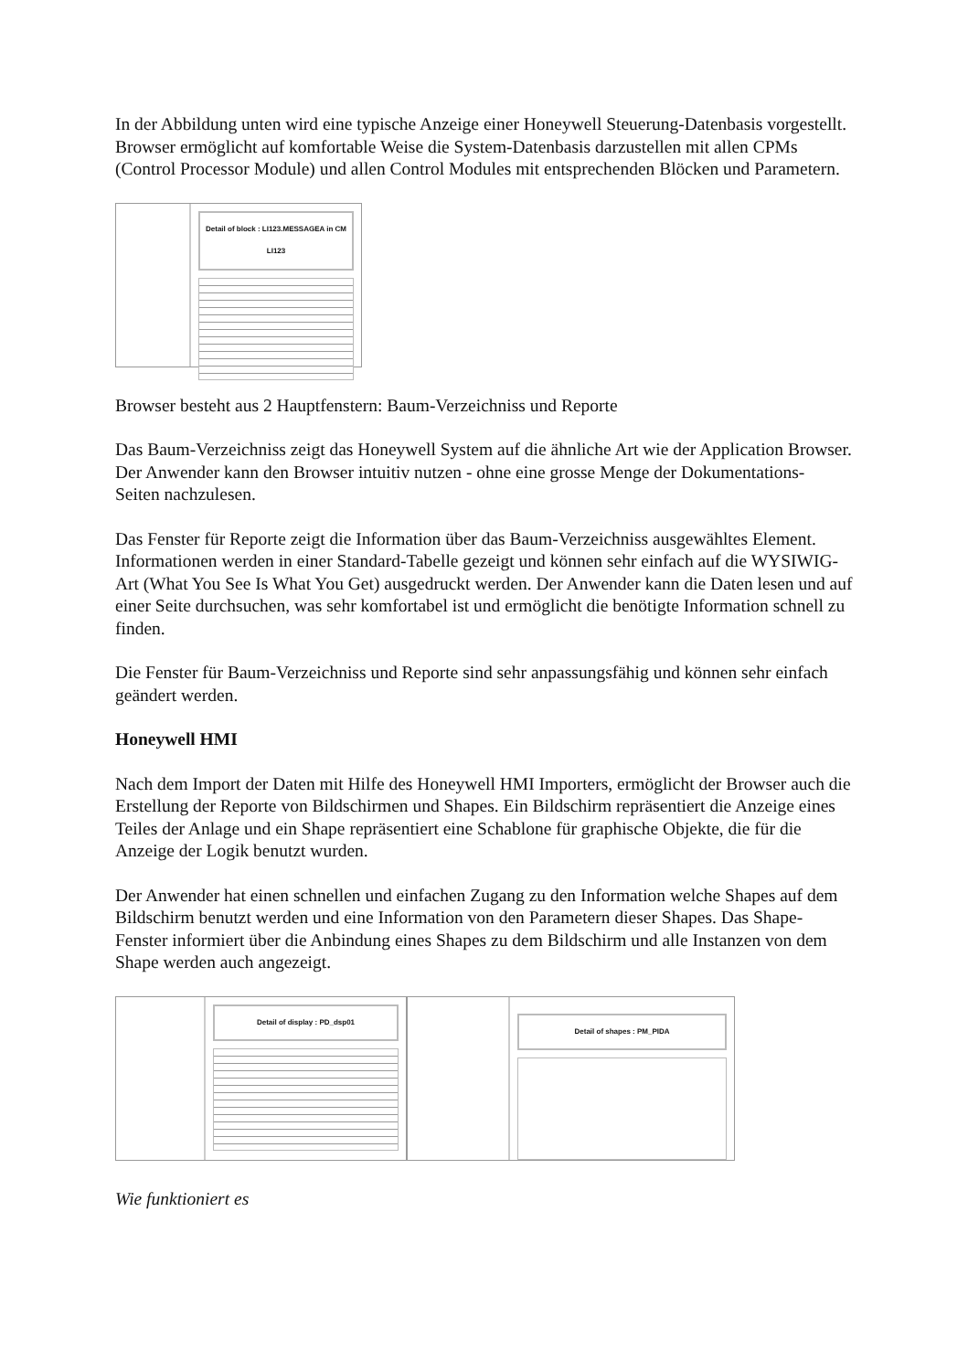In der Abbildung unten wird eine typische Anzeige einer Honeywell Steuerung-Datenbasis vorgestellt. Browser ermöglicht auf komfortable Weise die System-Datenbasis darzustellen mit allen CPMs (Control Processor Module) und allen Control Modules mit entsprechenden Blöcken und Parametern.
Detail of block : LI123.MESSAGEA in CM LI123
Browser besteht aus 2 Hauptfenstern: Baum-Verzeichniss und Reporte
Das Baum-Verzeichniss zeigt das Honeywell System auf die ähnliche Art wie der Application Browser. Der Anwender kann den Browser intuitiv nutzen - ohne eine grosse Menge der Dokumentations- Seiten nachzulesen.
Das Fenster für Reporte zeigt die Information über das Baum-Verzeichniss ausgewähltes Element. Informationen werden in einer Standard-Tabelle gezeigt und können sehr einfach auf die WYSIWIG-Art (What You See Is What You Get) ausgedruckt werden. Der Anwender kann die Daten lesen und auf einer Seite durchsuchen, was sehr komfortabel ist und ermöglicht die benötigte Information schnell zu finden.
Die Fenster für Baum-Verzeichniss und Reporte sind sehr anpassungsfähig und können sehr einfach geändert werden.
Honeywell HMI
Nach dem Import der Daten mit Hilfe des Honeywell HMI Importers, ermöglicht der Browser auch die Erstellung der Reporte von Bildschirmen und Shapes. Ein Bildschirm repräsentiert die Anzeige eines Teiles der Anlage und ein Shape repräsentiert eine Schablone für graphische Objekte, die für die Anzeige der Logik benutzt wurden.
Der Anwender hat einen schnellen und einfachen Zugang zu den Information welche Shapes auf dem Bildschirm benutzt werden und eine Information von den Parametern dieser Shapes. Das Shape-Fenster informiert über die Anbindung eines Shapes zu dem Bildschirm und alle Instanzen von dem Shape werden auch angezeigt.
Detail of display : PD_dsp01
Detail of shapes : PM_PIDA
Wie funktioniert es